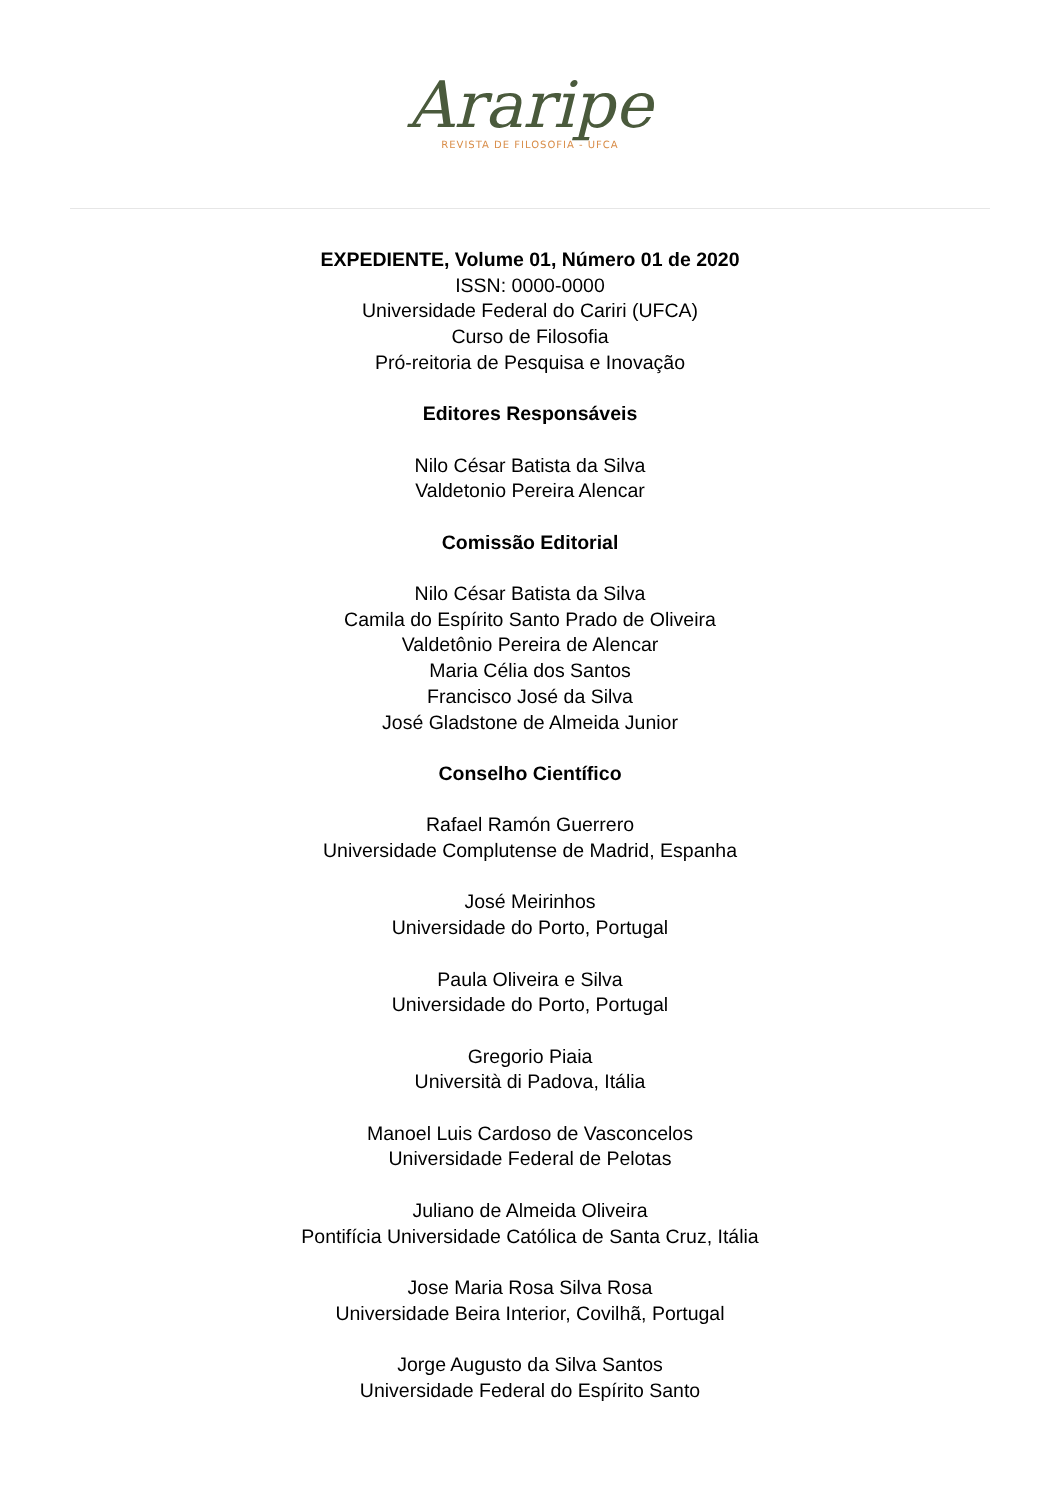Araripe
REVISTA DE FILOSOFIA - UFCA
EXPEDIENTE, Volume 01, Número 01 de 2020
ISSN: 0000-0000
Universidade Federal do Cariri (UFCA)
Curso de Filosofia
Pró-reitoria de Pesquisa e Inovação
Editores Responsáveis
Nilo César Batista da Silva
Valdetonio Pereira Alencar
Comissão Editorial
Nilo César Batista da Silva
Camila do Espírito Santo Prado de Oliveira
Valdetônio Pereira de Alencar
Maria Célia dos Santos
Francisco José da Silva
José Gladstone de Almeida Junior
Conselho Científico
Rafael Ramón Guerrero
Universidade Complutense de Madrid, Espanha
José Meirinhos
Universidade do Porto, Portugal
Paula Oliveira e Silva
Universidade do Porto, Portugal
Gregorio Piaia
Università di Padova, Itália
Manoel Luis Cardoso de Vasconcelos
Universidade Federal de Pelotas
Juliano de Almeida Oliveira
Pontifícia Universidade Católica de Santa Cruz, Itália
Jose Maria Rosa Silva Rosa
Universidade Beira Interior, Covilhã, Portugal
Jorge Augusto da Silva Santos
Universidade Federal do Espírito Santo